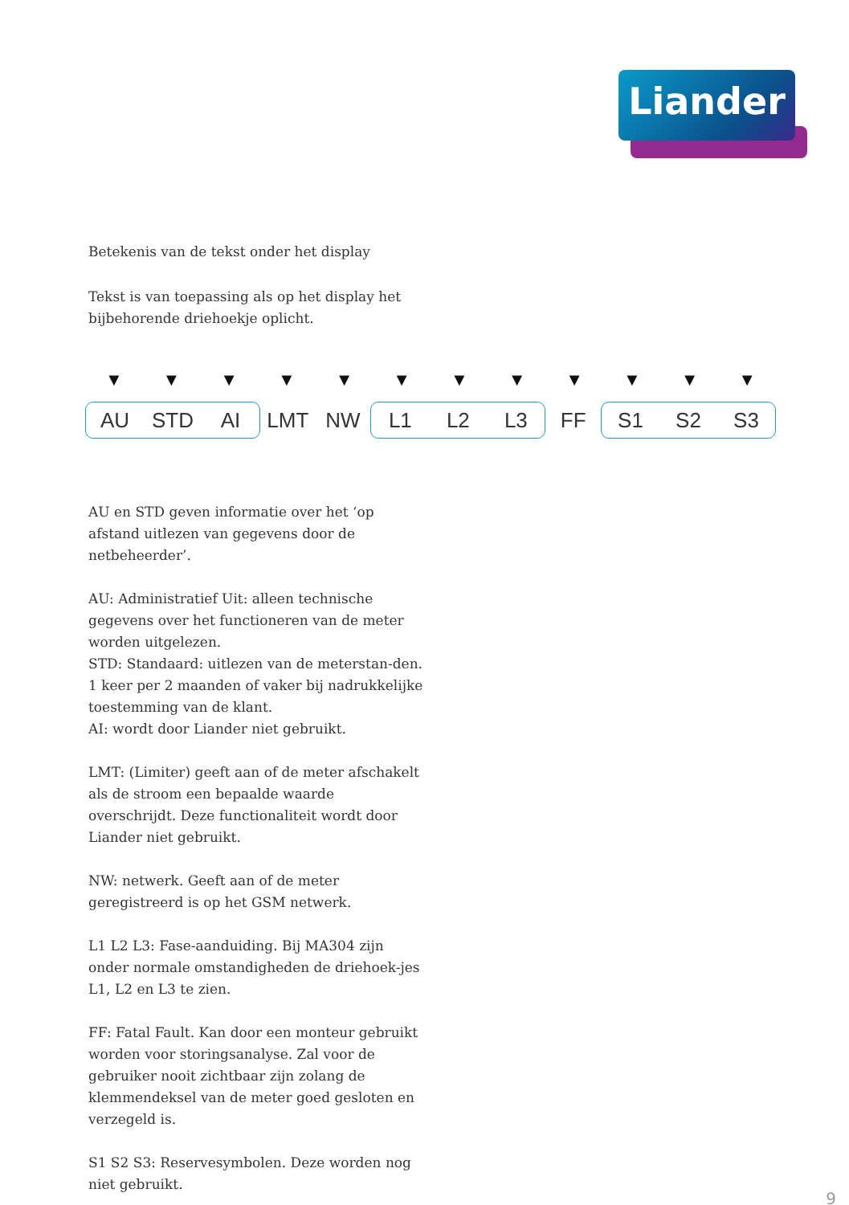Liander
Betekenis van de tekst onder het display
Tekst is van toepassing als op het display het bijbehorende driehoekje oplicht.
▼ ▼ ▼ ▼ ▼ ▼ ▼ ▼ ▼ ▼ ▼ ▼
AU STD AI
LMT NW
L1 L2 L3
FF
S1 S2 S3
AU en STD geven informatie over het ‘op afstand uitlezen van gegevens door de netbeheerder’.
AU: Administratief Uit: alleen technische gegevens over het functioneren van de meter worden uitgelezen.
STD: Standaard: uitlezen van de meterstan-den. 1 keer per 2 maanden of vaker bij nadrukkelijke toestemming van de klant.
AI: wordt door Liander niet gebruikt.
LMT: (Limiter) geeft aan of de meter afschakelt als de stroom een bepaalde waarde overschrijdt. Deze functionaliteit wordt door Liander niet gebruikt.
NW: netwerk. Geeft aan of de meter geregistreerd is op het GSM netwerk.
L1 L2 L3: Fase-aanduiding. Bij MA304 zijn onder normale omstandigheden de driehoek-jes L1, L2 en L3 te zien.
FF: Fatal Fault. Kan door een monteur gebruikt worden voor storingsanalyse. Zal voor de gebruiker nooit zichtbaar zijn zolang de klemmendeksel van de meter goed gesloten en verzegeld is.
S1 S2 S3: Reservesymbolen. Deze worden nog niet gebruikt.
9